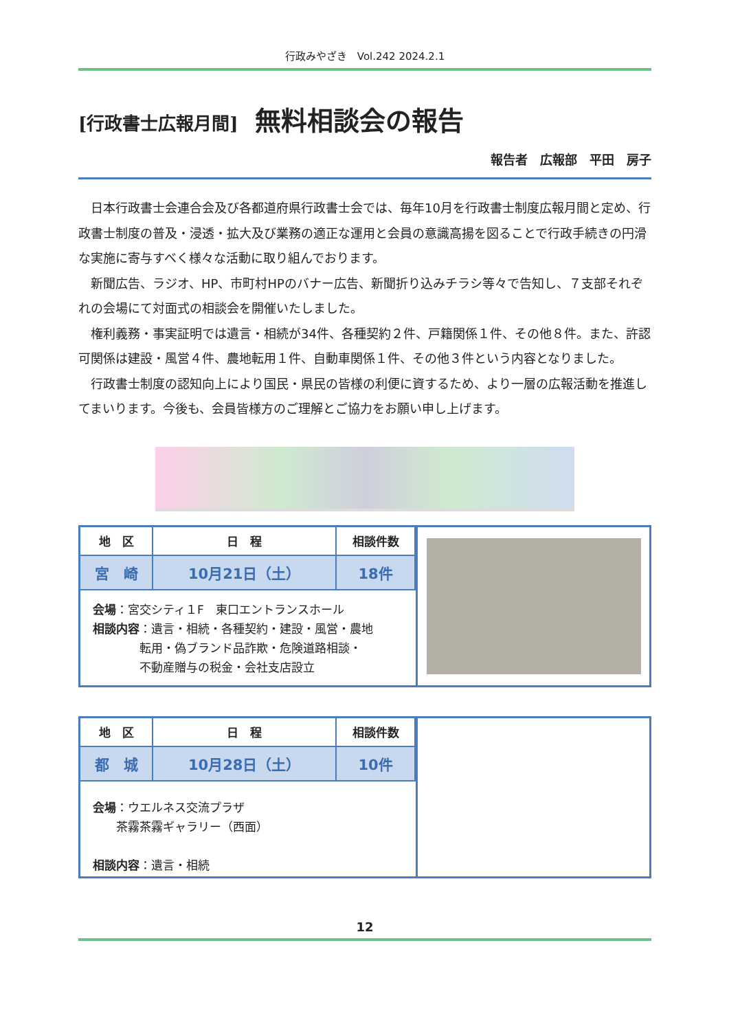行政みやざき　Vol.242 2024.2.1
[行政書士広報月間] 無料相談会の報告
報告者　広報部　平田　房子
日本行政書士会連合会及び各都道府県行政書士会では、毎年10月を行政書士制度広報月間と定め、行政書士制度の普及・浸透・拡大及び業務の適正な運用と会員の意識高揚を図ることで行政手続きの円滑な実施に寄与すべく様々な活動に取り組んでおります。
新聞広告、ラジオ、HP、市町村HPのバナー広告、新聞折り込みチラシ等々で告知し、７支部それぞれの会場にて対面式の相談会を開催いたしました。
権利義務・事実証明では遺言・相続が34件、各種契約２件、戸籍関係１件、その他８件。また、許認可関係は建設・風営４件、農地転用１件、自動車関係１件、その他３件という内容となりました。
行政書士制度の認知向上により国民・県民の皆様の利便に資するため、より一層の広報活動を推進してまいります。今後も、会員皆様方のご理解とご協力をお願い申し上げます。
| 地 区 | 日 程 | 相談件数 |
| --- | --- | --- |
| 宮 崎 | 10月21日（土） | 18件 |
会場：宮交シティ１F　東口エントランスホール
相談内容：遺言・相続・各種契約・建設・風営・農地
　　　　転用・偽ブランド品詐欺・危険道路相談・
　　　　不動産贈与の税金・会社支店設立
| 地 区 | 日 程 | 相談件数 |
| --- | --- | --- |
| 都 城 | 10月28日（土） | 10件 |
会場：ウエルネス交流プラザ
　　茶霧茶霧ギャラリー（西面）
相談内容：遺言・相続
12